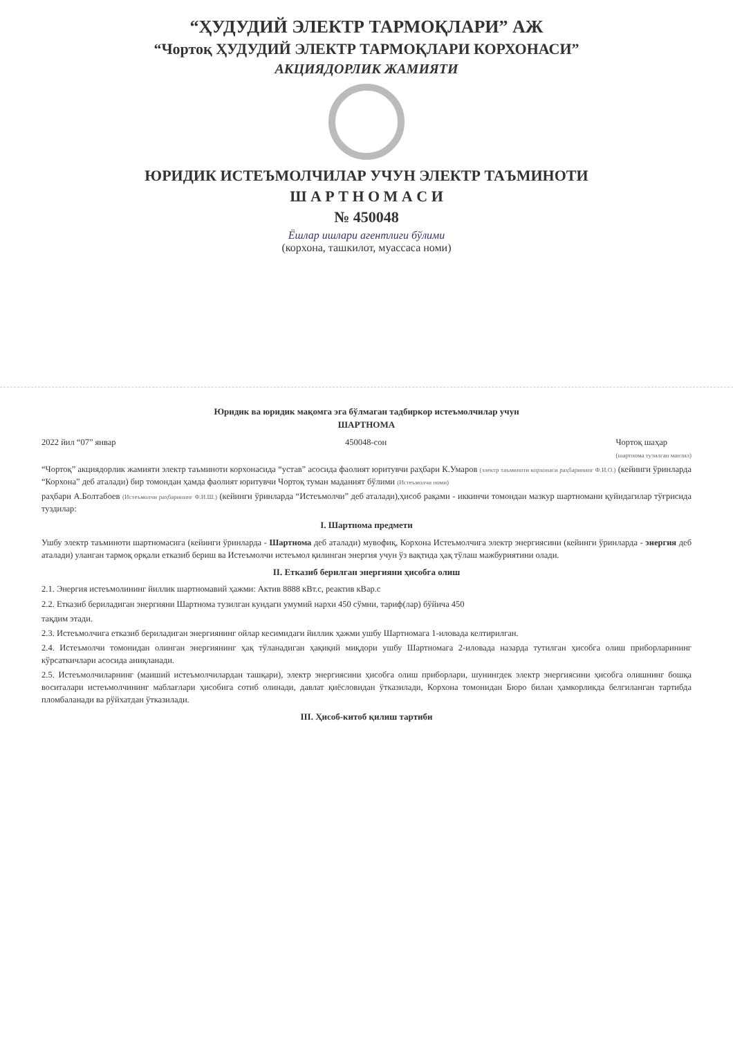“ҲУДУДИЙ ЭЛЕКТР ТАРМОҚЛАРИ” АЖ
“Чортоқ ҲУДУДИЙ ЭЛЕКТР ТАРМОҚЛАРИ КОРХОНАСИ”
АКЦИЯДОРЛИК ЖАМИЯТИ
ЮРИДИК ИСТЕЪМОЛЧИЛАР УЧУН ЭЛЕКТР ТАЪМИНОТИ
Ш А Р Т Н О М А С И
№ 450048
Ёшлар ишлари агентлиги бўлими
(корхона, ташкилот, муассаса номи)
Юридик ва юридик мақомга эга бўлмаган тадбиркор истеъмолчилар учун
ШАРТНОМА
2022 йил “07” январ 450048-сон Чортоқ шаҳар
(шартнома тузилган манзил)
“Чортоқ” акциядорлик жамияти электр таъминоти корхонасида “устав” асосида фаолият юритувчи раҳбари К.Умаров (электр таъминоти корхонаси раҳбарининг Ф.И.О.) (кейинги ўринларда “Корхона” деб аталади) бир томондан ҳамда фаолият юритувчи Чортоқ туман маданият бўлими (Истеъмолчи номи)
раҳбари А.Болтабоев (Истеъмолчи раҳбарининг Ф.И.Ш.) (кейинги ўринларда “Истеъмолчи” деб аталади),ҳисоб рақами - иккинчи томондан мазкур шартномани қуйидагилар тўғрисида туздилар:
I. Шартнома предмети
Ушбу электр таъминоти шартномасига (кейинги ўринларда - Шартнома деб аталади) мувофиқ, Корхона Истеъмолчига электр энергиясини (кейинги ўринларда - энергия деб аталади) уланган тармоқ орқали етказиб бериш ва Истеъмолчи истеъмол қилинган энергия учун ўз вақтида ҳақ тўлаш мажбуриятини олади.
II. Етказиб берилган энергияни ҳисобга олиш
2.1. Энергия истеъмолининг йиллик шартномавий ҳажми: Актив 8888 кВт.с, реактив кВар.с
2.2. Етказиб бериладиган энергияни Шартнома тузилган кундаги умумий нархи 450 сўмни, тариф(лар) бўйича 450
тақдим этади.
2.3. Истеъмолчига етказиб бериладиган энергиянинг ойлар кесимидаги йиллик ҳажми ушбу Шартномага 1-иловада келтирилган.
2.4. Истеъмолчи томонидан олинган энергиянинг ҳақ тўланадиган ҳақиқий миқдори ушбу Шартномага 2-иловада назарда тутилган ҳисобга олиш приборларининг кўрсаткичлари асосида аниқланади.
2.5. Истеъмолчиларнинг (маиший истеъмолчилардан ташқари), электр энергиясини ҳисобга олиш приборлари, шунингдек электр энергиясини ҳисобга олишнинг бошқа воситалари истеъмолчининг маблағлари ҳисобига сотиб олинади, давлат қиёсловидан ўтказилади, Корхона томонидан Бюро билан ҳамкорликда белгиланган тартибда пломбаланади ва рўйхатдан ўтказилади.
III. Ҳисоб-китоб қилиш тартиби